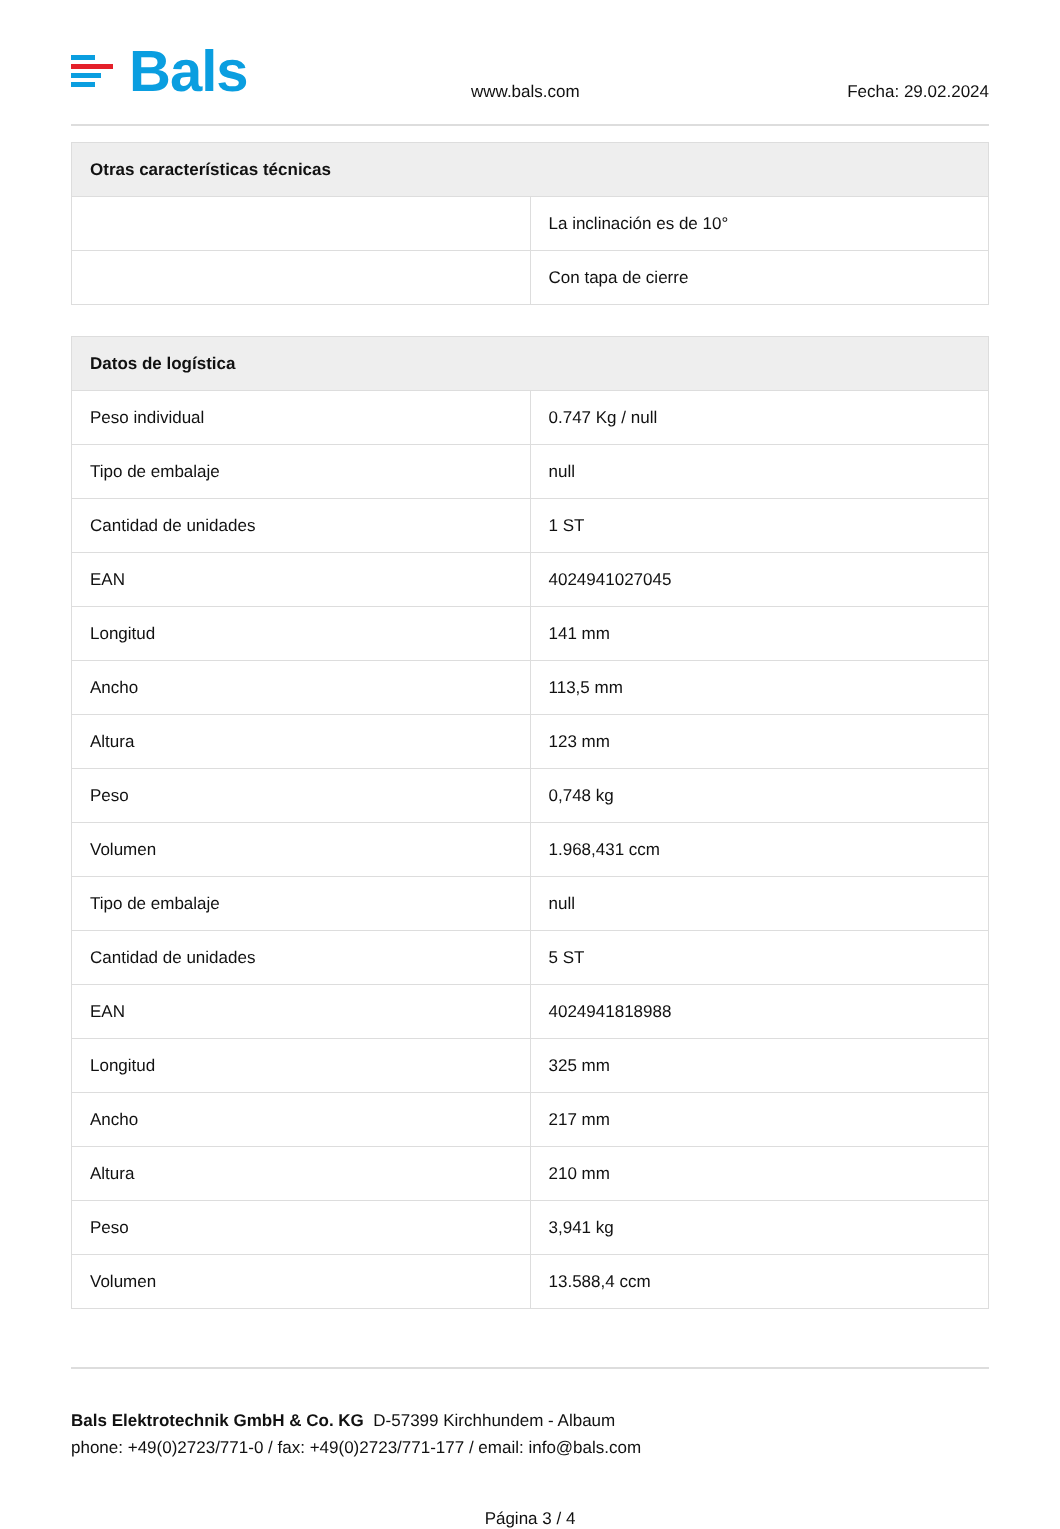Bals
www.bals.com
Fecha: 29.02.2024
| Otras características técnicas | |
| --- | --- |
| | La inclinación es de 10° |
| | Con tapa de cierre |
| Datos de logística | |
| --- | --- |
| Peso individual | 0.747 Kg / null |
| Tipo de embalaje | null |
| Cantidad de unidades | 1 ST |
| EAN | 4024941027045 |
| Longitud | 141 mm |
| Ancho | 113,5 mm |
| Altura | 123 mm |
| Peso | 0,748 kg |
| Volumen | 1.968,431 ccm |
| Tipo de embalaje | null |
| Cantidad de unidades | 5 ST |
| EAN | 4024941818988 |
| Longitud | 325 mm |
| Ancho | 217 mm |
| Altura | 210 mm |
| Peso | 3,941 kg |
| Volumen | 13.588,4 ccm |
Bals Elektrotechnik GmbH & Co. KG D-57399 Kirchhundem - Albaum
phone: +49(0)2723/771-0 / fax: +49(0)2723/771-177 / email: info@bals.com
Página 3 / 4